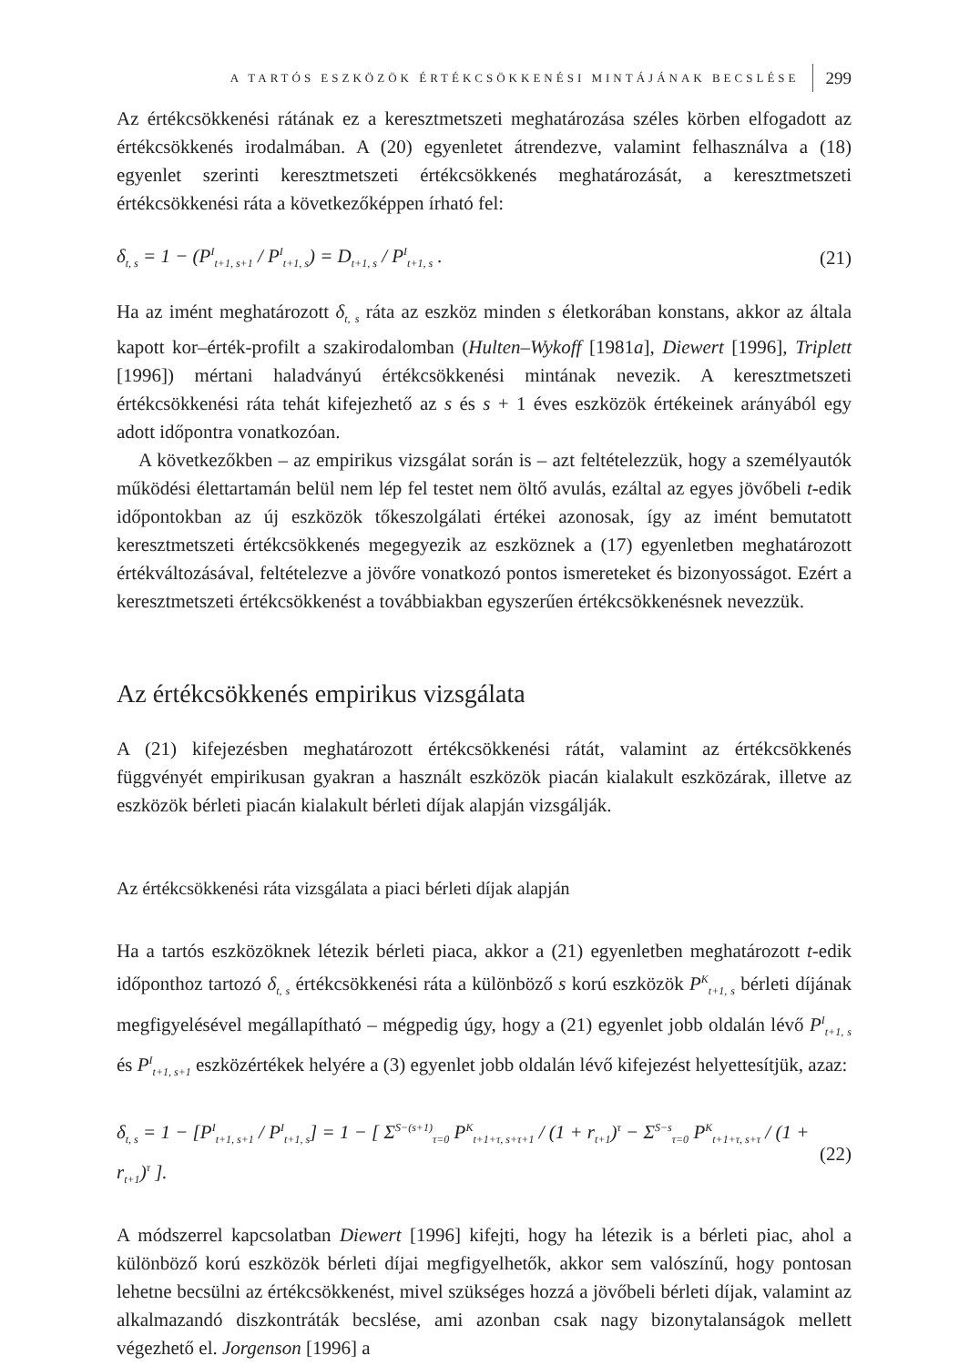A TARTÓS ESZKÖZÖK ÉRTÉKCSÖKKENÉSI MINTÁJÁNAK BECSLÉSE 299
Az értékcsökkenési rátának ez a keresztmetszeti meghatározása széles körben elfogadott az értékcsökkenés irodalmában. A (20) egyenletet átrendezve, valamint felhasználva a (18) egyenlet szerinti keresztmetszeti értékcsökkenés meghatározását, a keresztmetszeti értékcsökkenési ráta a következőképpen írható fel:
δ<sub>t, s</sub> = 1 − (P<sup>I</sup><sub>t+1, s+1</sub> / P<sup>I</sup><sub>t+1, s</sub>) = D<sub>t+1, s</sub> / P<sup>I</sup><sub>t+1, s</sub> . (21)
Ha az imént meghatározott δ<sub>t, s</sub> ráta az eszköz minden s életkorában konstans, akkor az általa kapott kor–érték-profilt a szakirodalomban (Hulten–Wykoff [1981a], Diewert [1996], Triplett [1996]) mértani haladványú értékcsökkenési mintának nevezik. A keresztmetszeti értékcsökkenési ráta tehát kifejezhető az s és s + 1 éves eszközök értékeinek arányából egy adott időpontra vonatkozóan.
A következőkben – az empirikus vizsgálat során is – azt feltételezzük, hogy a személyautók működési élettartamán belül nem lép fel testet nem öltő avulás, ezáltal az egyes jövőbeli t-edik időpontokban az új eszközök tőkeszolgálati értékei azonosak, így az imént bemutatott keresztmetszeti értékcsökkenés megegyezik az eszköznek a (17) egyenletben meghatározott értékváltozásával, feltételezve a jövőre vonatkozó pontos ismereteket és bizonyosságot. Ezért a keresztmetszeti értékcsökkenést a továbbiakban egyszerűen értékcsökkenésnek nevezzük.
Az értékcsökkenés empirikus vizsgálata
A (21) kifejezésben meghatározott értékcsökkenési rátát, valamint az értékcsökkenés függvényét empirikusan gyakran a használt eszközök piacán kialakult eszközárak, illetve az eszközök bérleti piacán kialakult bérleti díjak alapján vizsgálják.
Az értékcsökkenési ráta vizsgálata a piaci bérleti díjak alapján
Ha a tartós eszközöknek létezik bérleti piaca, akkor a (21) egyenletben meghatározott t-edik időponthoz tartozó δ<sub>t, s</sub> értékcsökkenési ráta a különböző s korú eszközök P<sup>K</sup><sub>t+1, s</sub> bérleti díjának megfigyelésével megállapítható – mégpedig úgy, hogy a (21) egyenlet jobb oldalán lévő P<sup>I</sup><sub>t+1, s</sub> és P<sup>I</sup><sub>t+1, s+1</sub> eszközértékek helyére a (3) egyenlet jobb oldalán lévő kifejezést helyettesítjük, azaz:
δ<sub>t, s</sub> = 1 − [P<sup>I</sup><sub>t+1, s+1</sub> / P<sup>I</sup><sub>t+1, s</sub>] = 1 − [ Σ<sup>S−(s+1)</sup><sub>τ=0</sub> P<sup>K</sup><sub>t+1+τ, s+τ+1</sub> / (1 + r<sub>t+1</sub>)<sup>τ</sup> − Σ<sup>S−s</sup><sub>τ=0</sub> P<sup>K</sup><sub>t+1+τ, s+τ</sub> / (1 + r<sub>t+1</sub>)<sup>τ</sup> ]. (22)
A módszerrel kapcsolatban Diewert [1996] kifejti, hogy ha létezik is a bérleti piac, ahol a különböző korú eszközök bérleti díjai megfigyelhetők, akkor sem valószínű, hogy pontosan lehetne becsülni az értékcsökkenést, mivel szükséges hozzá a jövőbeli bérleti díjak, valamint az alkalmazandó diszkontráták becslése, ami azonban csak nagy bizonytalanságok mellett végezhető el. Jorgenson [1996] a